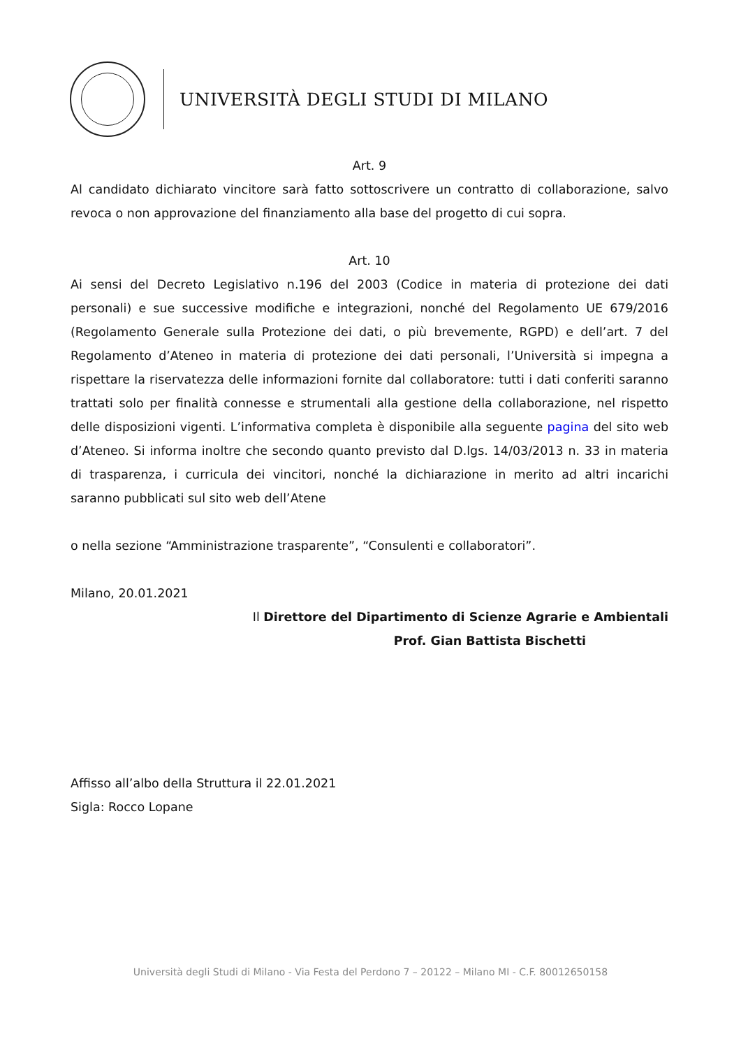UNIVERSITÀ DEGLI STUDI DI MILANO
Art. 9
Al candidato dichiarato vincitore sarà fatto sottoscrivere un contratto di collaborazione, salvo revoca o non approvazione del finanziamento alla base del progetto di cui sopra.
Art. 10
Ai sensi del Decreto Legislativo n.196 del 2003 (Codice in materia di protezione dei dati personali) e sue successive modifiche e integrazioni, nonché del Regolamento UE 679/2016 (Regolamento Generale sulla Protezione dei dati, o più brevemente, RGPD) e dell’art. 7 del Regolamento d’Ateneo in materia di protezione dei dati personali, l’Università si impegna a rispettare la riservatezza delle informazioni fornite dal collaboratore: tutti i dati conferiti saranno trattati solo per finalità connesse e strumentali alla gestione della collaborazione, nel rispetto delle disposizioni vigenti. L’informativa completa è disponibile alla seguente pagina del sito web d’Ateneo. Si informa inoltre che secondo quanto previsto dal D.lgs. 14/03/2013 n. 33 in materia di trasparenza, i curricula dei vincitori, nonché la dichiarazione in merito ad altri incarichi saranno pubblicati sul sito web dell’Atene
o nella sezione “Amministrazione trasparente”, “Consulenti e collaboratori”.
Milano, 20.01.2021
Il Direttore del Dipartimento di Scienze Agrarie e Ambientali
Prof. Gian Battista Bischetti
Affisso all’albo della Struttura il 22.01.2021
Sigla: Rocco Lopane
Università degli Studi di Milano - Via Festa del Perdono 7 – 20122 – Milano MI - C.F. 80012650158